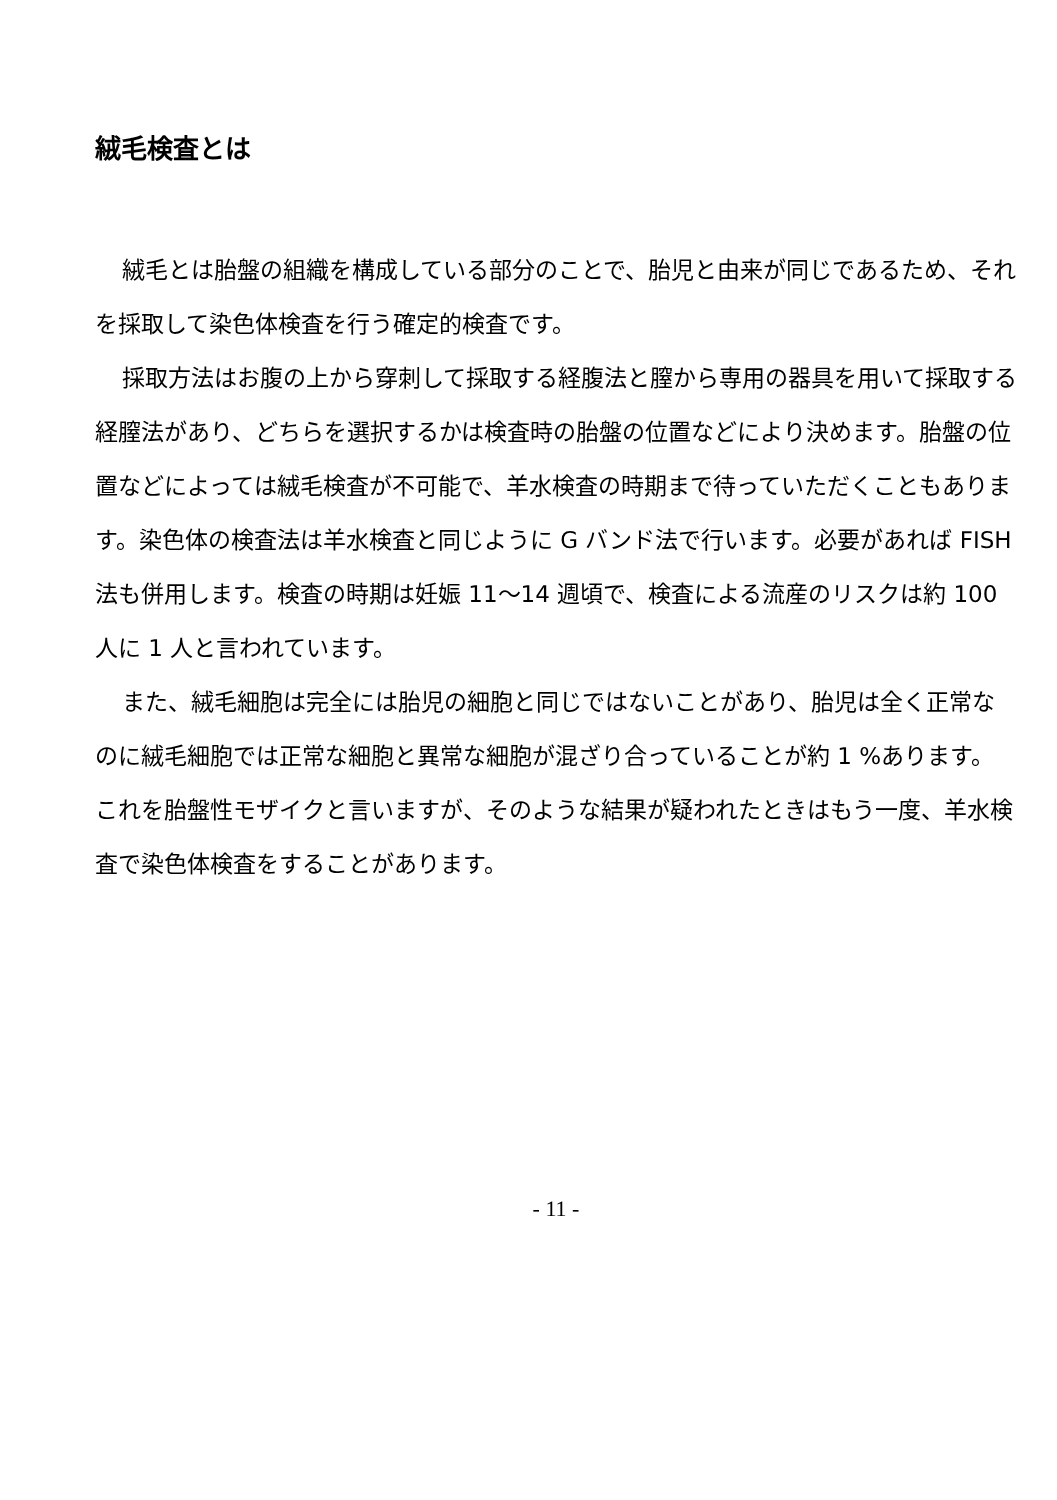絨毛検査とは
絨毛とは胎盤の組織を構成している部分のことで、胎児と由来が同じであるため、それを採取して染色体検査を行う確定的検査です。
採取方法はお腹の上から穿刺して採取する経腹法と膣から専用の器具を用いて採取する経膣法があり、どちらを選択するかは検査時の胎盤の位置などにより決めます。胎盤の位置などによっては絨毛検査が不可能で、羊水検査の時期まで待っていただくこともあります。染色体の検査法は羊水検査と同じように G バンド法で行います。必要があれば FISH 法も併用します。検査の時期は妊娠 11～14 週頃で、検査による流産のリスクは約 100 人に 1 人と言われています。
また、絨毛細胞は完全には胎児の細胞と同じではないことがあり、胎児は全く正常なのに絨毛細胞では正常な細胞と異常な細胞が混ざり合っていることが約 1 %あります。これを胎盤性モザイクと言いますが、そのような結果が疑われたときはもう一度、羊水検査で染色体検査をすることがあります。
- 11 -